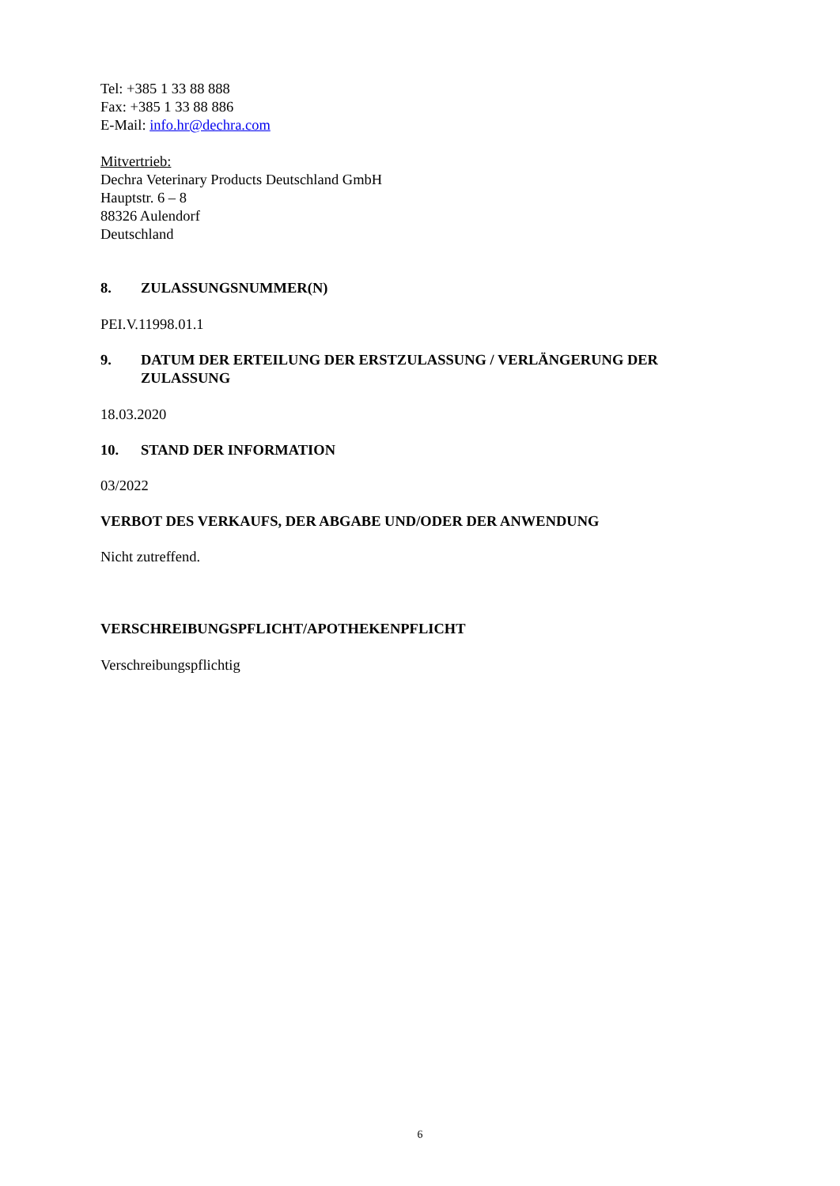Tel: +385 1 33 88 888
Fax: +385 1 33 88 886
E-Mail: info.hr@dechra.com
Mitvertrieb:
Dechra Veterinary Products Deutschland GmbH
Hauptstr. 6 – 8
88326 Aulendorf
Deutschland
8. ZULASSUNGSNUMMER(N)
PEI.V.11998.01.1
9. DATUM DER ERTEILUNG DER ERSTZULASSUNG / VERLÄNGERUNG DER ZULASSUNG
18.03.2020
10. STAND DER INFORMATION
03/2022
VERBOT DES VERKAUFS, DER ABGABE UND/ODER DER ANWENDUNG
Nicht zutreffend.
VERSCHREIBUNGSPFLICHT/APOTHEKENPFLICHT
Verschreibungspflichtig
6